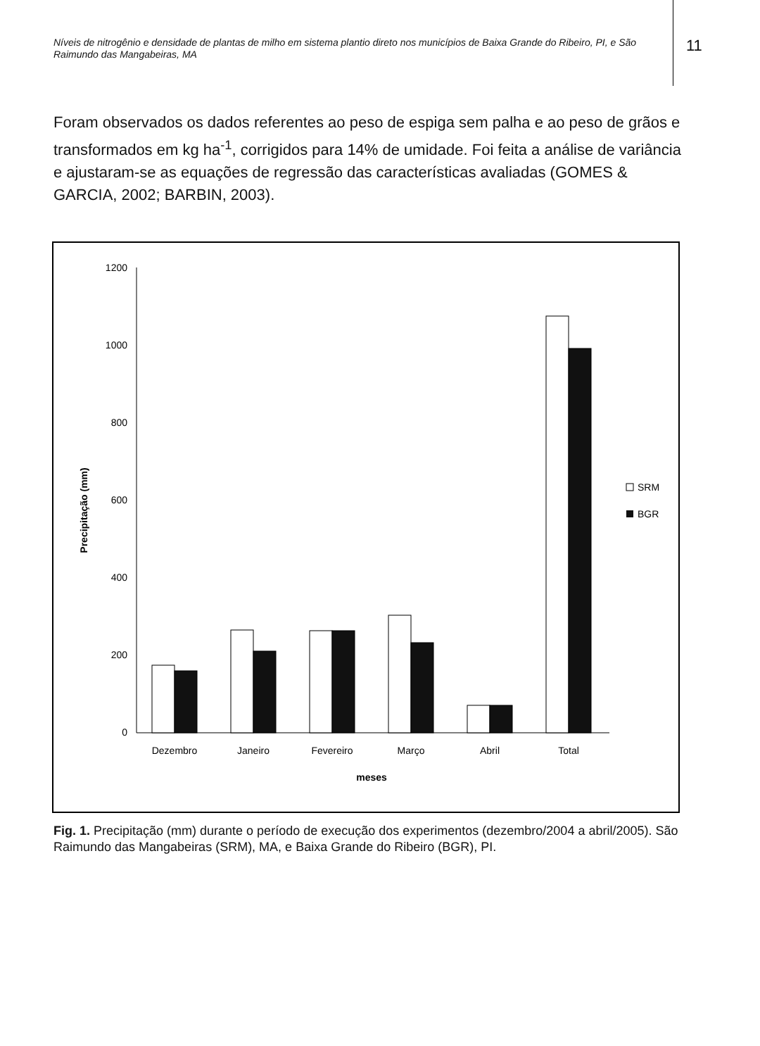Níveis de nitrogênio e densidade de plantas de milho em sistema plantio direto nos municípios de Baixa Grande do Ribeiro, PI, e São Raimundo das Mangabeiras, MA
11
Foram observados os dados referentes ao peso de espiga sem palha e ao peso de grãos e transformados em kg ha<sup>-1</sup>, corrigidos para 14% de umidade. Foi feita a análise de variância e ajustaram-se as equações de regressão das características avaliadas (GOMES & GARCIA, 2002; BARBIN, 2003).
1200
1000
800
600
400
200
0
Precipitação (mm)
Dezembro
Janeiro
Fevereiro
Março
Abril
Total
meses
SRM
BGR
Fig. 1. Precipitação (mm) durante o período de execução dos experimentos (dezembro/2004 a abril/2005). São Raimundo das Mangabeiras (SRM), MA, e Baixa Grande do Ribeiro (BGR), PI.